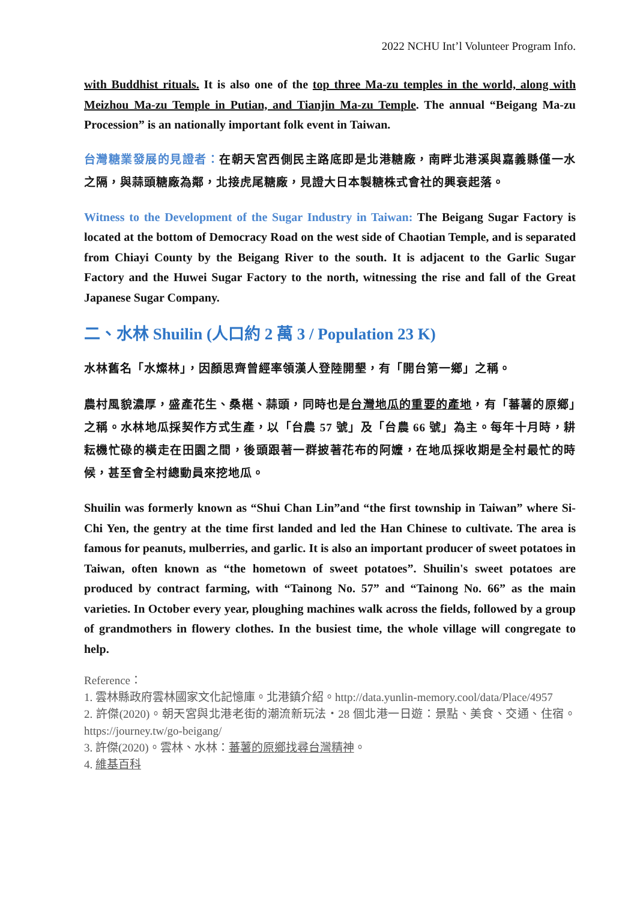2022 NCHU Int’l Volunteer Program Info.
with Buddhist rituals. It is also one of the top three Ma-zu temples in the world, along with Meizhou Ma-zu Temple in Putian, and Tianjin Ma-zu Temple. The annual “Beigang Ma-zu Procession” is an nationally important folk event in Taiwan.
台灣糖業發展的見證者：在朝天宮西側民主路底即是北港糖廠，南畔北港溪與嘉義縣僅一水之隔，與蒜頭糖廠為鄰，北接虎尾糖廠，見證大日本製糖株式會社的興衰起落。
Witness to the Development of the Sugar Industry in Taiwan: The Beigang Sugar Factory is located at the bottom of Democracy Road on the west side of Chaotian Temple, and is separated from Chiayi County by the Beigang River to the south. It is adjacent to the Garlic Sugar Factory and the Huwei Sugar Factory to the north, witnessing the rise and fall of the Great Japanese Sugar Company.
二、水林 Shuilin (人口約 2 萬 3 / Population 23 K)
水林舊名「水燦林」，因顏思齊曾經率領漢人登陸開墾，有「開台第一鄉」之稱。
農村風貌濃厚，盛產花生、桑椹、蒜頭，同時也是台灣地瓜的重要的產地，有「蕃薯的原鄉」之稱。水林地瓜採契作方式生產，以「台農 57 號」及「台農 66 號」為主。每年十月時，耕耘機忙碌的橫走在田園之間，後頭跟著一群披著花布的阿嬤，在地瓜採收期是全村最忙的時候，甚至會全村總動員來挖地瓜。
Shuilin was formerly known as “Shui Chan Lin”and “the first township in Taiwan” where Si-Chi Yen, the gentry at the time first landed and led the Han Chinese to cultivate. The area is famous for peanuts, mulberries, and garlic. It is also an important producer of sweet potatoes in Taiwan, often known as “the hometown of sweet potatoes”. Shuilin's sweet potatoes are produced by contract farming, with “Tainong No. 57” and “Tainong No. 66” as the main varieties. In October every year, ploughing machines walk across the fields, followed by a group of grandmothers in flowery clothes. In the busiest time, the whole village will congregate to help.
Reference：
1. 雲林縣政府雲林國家文化記憶庫。北港鎮介紹。http://data.yunlin-memory.cool/data/Place/4957
2. 許傑(2020)。朝天宮與北港老街的潮流新玩法・28 個北港一日遊：景點、美食、交通、住宿。https://journey.tw/go-beigang/
3. 許傑(2020)。雲林、水林：蕃薯的原鄉找尋台灣精神。
4. 維基百科